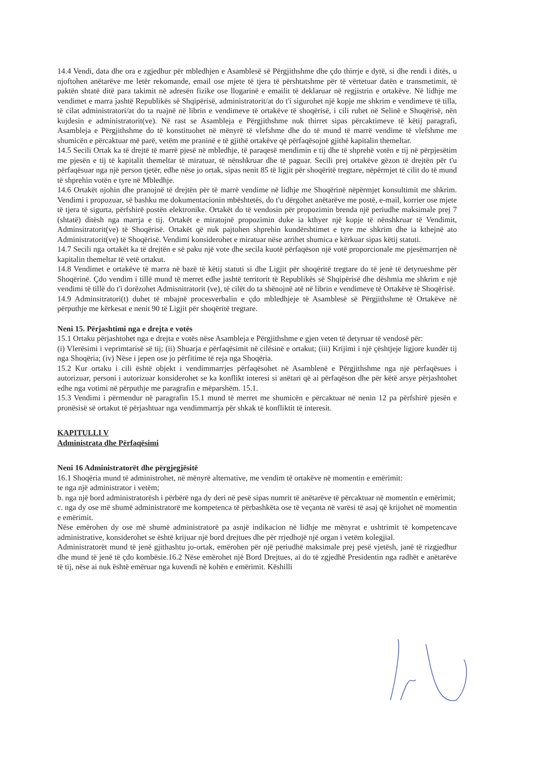14.4 Vendi, data dhe ora e zgjedhur për mbledhjen e Asamblesë së Përgjithshme dhe çdo thirrje e dytë, si dhe rendi i ditës, u njoftohen anëtarëve me letër rekomande, email ose mjete të tjera të përshtatshme për të vërtetuar datën e transmetimit, të paktën shtatë ditë para takimit në adresën fizike ose llogarinë e emailit të deklaruar në regjistrin e ortakëve. Në lidhje me vendimet e marra jashtë Republikës së Shqipërisë, administratorit/at do t'i sigurohet një kopje me shkrim e vendimeve të tilla, të cilat administratori/at do ta ruajnë në librin e vendimeve të ortakëve të shoqërisë, i cili ruhet në Selinë e Shoqërisë, nën kujdesin e administratorit(ve). Në rast se Asambleja e Përgjithshme nuk thirret sipas përcaktimeve të këtij paragrafi, Asambleja e Përgjithshme do të konstituohet në mënyrë të vlefshme dhe do të mund të marrë vendime të vlefshme me shumicën e përcaktuar më parë, vetëm me praninë e të gjithë ortakëve që përfaqësojnë gjithë kapitalin themeltar.
14.5 Secili Ortak ka të drejtë të marrë pjesë në mbledhje, të paraqesë mendimin e tij dhe të shprehë votën e tij në përpjesëtim me pjesën e tij të kapitalit themeltar të miratuar, të nënshkruar dhe të paguar. Secili prej ortakëve gëzon të drejtën për t'u përfaqësuar nga një person tjetër, edhe nëse jo ortak, sipas nenit 85 të ligjit për shoqëritë tregtare, nëpërmjet të cilit do të mund të shprehin votën e tyre në Mbledhje.
14.6 Ortakët njohin dhe pranojnë të drejtën për të marrë vendime në lidhje me Shoqërinë nëpërmjet konsultimit me shkrim. Vendimi i propozuar, së bashku me dokumentacionin mbështetës, do t'u dërgohet anëtarëve me postë, e-mail, korrier ose mjete të tjera të sigurta, përfshirë postën elektronike. Ortakët do të vendosin për propozimin brenda një periudhe maksimale prej 7 (shtatë) ditësh nga marrja e tij. Ortakët e miratojnë propozimin duke ia kthyer një kopje të nënshkruar të Vendimit, Adminsitratorit(ve) të Shoqërisë. Ortakët që nuk pajtohen shprehin kundërshtimet e tyre me shkrim dhe ia kthejnë ato Administratorit(ve) të Shoqërisë. Vendimi konsiderohet e miratuar nëse arrihet shumica e kërkuar sipas këtij statuti.
14.7 Secili nga ortakët ka të drejtën e së paku një vote dhe secila kuotë përfaqëson një votë proporcionale me pjesëmarrjen në kapitalin themeltar të vetë ortakut.
14.8 Vendimet e ortakëve të marra në bazë të këtij statuti si dhe Ligjit për shoqëritë tregtare do të jenë të detyrueshme për Shoqërinë. Çdo vendim i tillë mund të merret edhe jashtë territorit të Republikës së Shqipërisë dhe dëshmia me shkrim e një vendimi të tillë do t'i dorëzohet Admisnitratorit (ve), të cilët do ta shënojnë atë në librin e vendimeve të Ortakëve të Shoqërisë.
14.9 Adminsitratori(t) duhet të mbajnë procesverbalin e çdo mbledhjeje të Asamblesë së Përgjithshme të Ortakëve në përputhje me kërkesat e nenit 90 të Ligjit për shoqëritë tregtare.
Neni 15. Përjashtimi nga e drejta e votës
15.1 Ortaku përjashtohet nga e drejta e votës nëse Asambleja e Përgjithshme e gjen veten të detyruar të vendosë për:
(i) Vlerësimi i veprimtarisë së tij; (ii) Shuarja e përfaqësimit në cilësinë e ortakut; (iii) Krijimi i një çështjeje ligjore kundër tij nga Shoqëria; (iv) Nëse i jepen ose jo përfitime të reja nga Shoqëria.
15.2 Kur ortaku i cili është objekt i vendimmarrjes përfaqësohet në Asamblenë e Përgjithshme nga një përfaqësues i autorizuar, personi i autorizuar konsiderohet se ka konflikt interesi si anëtari që ai përfaqëson dhe për këtë arsye përjashtohet edhe nga votimi në përputhje me paragrafin e mëparshëm. 15.1.
15.3 Vendimi i përmendur në paragrafin 15.1 mund të merret me shumicën e përcaktuar në nenin 12 pa përfshirë pjesën e pronësisë së ortakut të përjashtuar nga vendimmarrja për shkak të konfliktit të interesit.
KAPITULLI V
Administrata dhe Përfaqësimi
Neni 16 Administratorët dhe përgjegjësitë
16.1 Shoqëria mund të administrohet, në mënyrë alternative, me vendim të ortakëve në momentin e emërimit:
te nga një administrator i vetëm;
b. nga një bord administratorësh i përbërë nga dy deri në pesë sipas numrit të anëtarëve të përcaktuar në momentin e emërimit;
c. nga dy ose më shumë administratorë me kompetenca të përbashkëta ose të veçanta në varësi të asaj që krijohet në momentin e emërimit.
Nëse emërohen dy ose më shumë administratorë pa asnjë indikacion në lidhje me mënyrat e ushtrimit të kompetencave administrative, konsiderohet se është krijuar një bord drejtues dhe për rrjedhojë një organ i vetëm kolegjial.
Administratorët mund të jenë gjithashtu jo-ortak, emërohen për një periudhë maksimale prej pesë vjetësh, janë të rizgjedhur dhe mund të jenë të çdo kombësie.16.2 Nëse emërohet një Bord Drejtues, ai do të zgjedhë Presidentin nga radhët e anëtarëve të tij, nëse ai nuk është emëruar nga kuvendi në kohën e emërimit. Këshilli